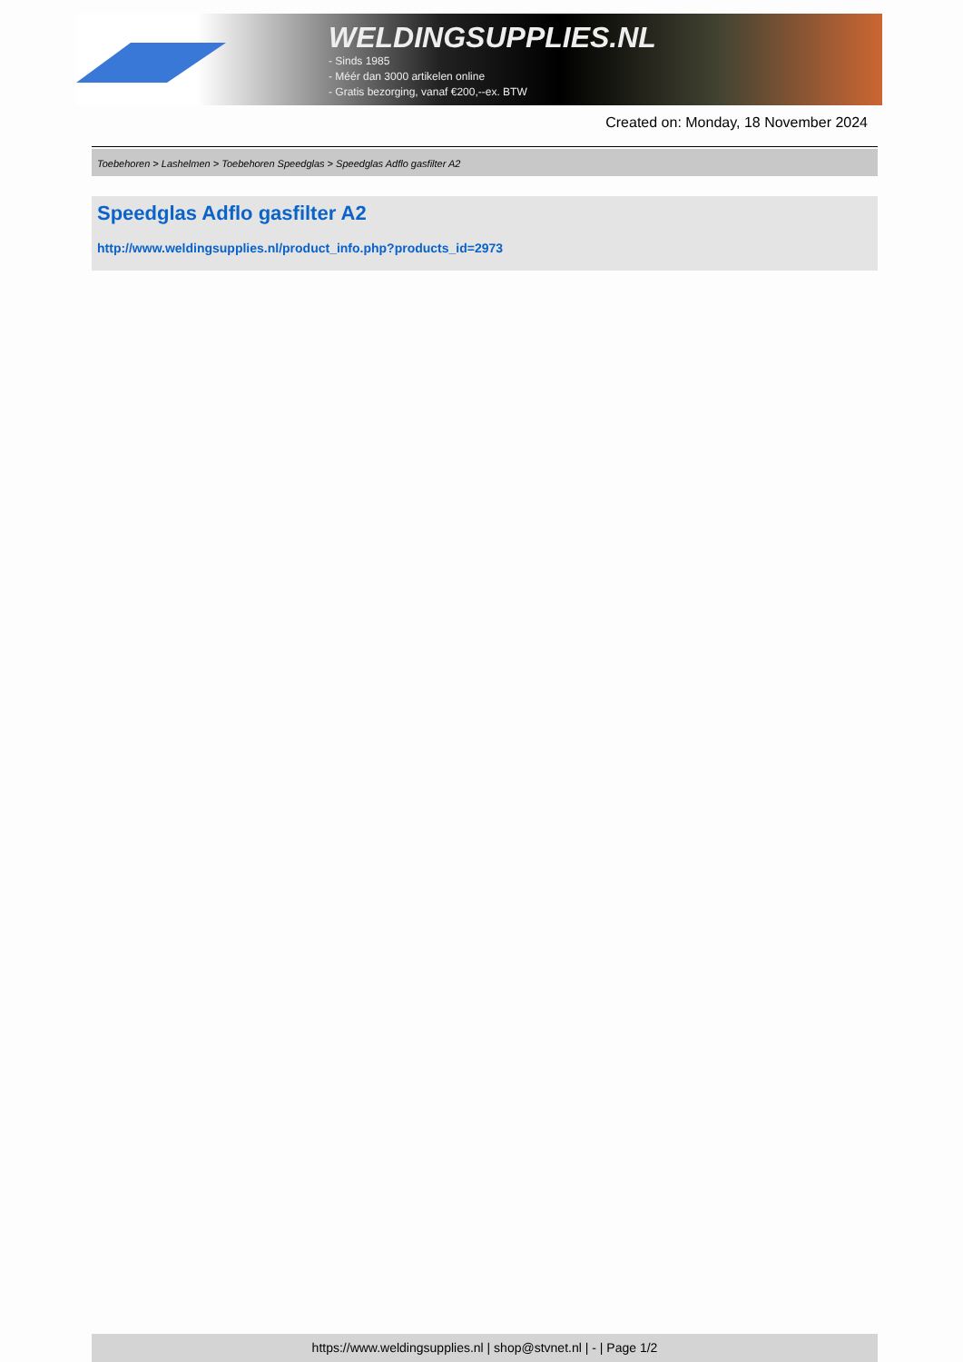WELDINGSUPPLIES.NL
- Sinds 1985
- Méér dan 3000 artikelen online
- Gratis bezorging, vanaf €200,--ex. BTW
Created on: Monday, 18 November 2024
Toebehoren > Lashelmen > Toebehoren Speedglas > Speedglas Adflo gasfilter A2
Speedglas Adflo gasfilter A2
http://www.weldingsupplies.nl/product_info.php?products_id=2973
https://www.weldingsupplies.nl | shop@stvnet.nl | - | Page 1/2